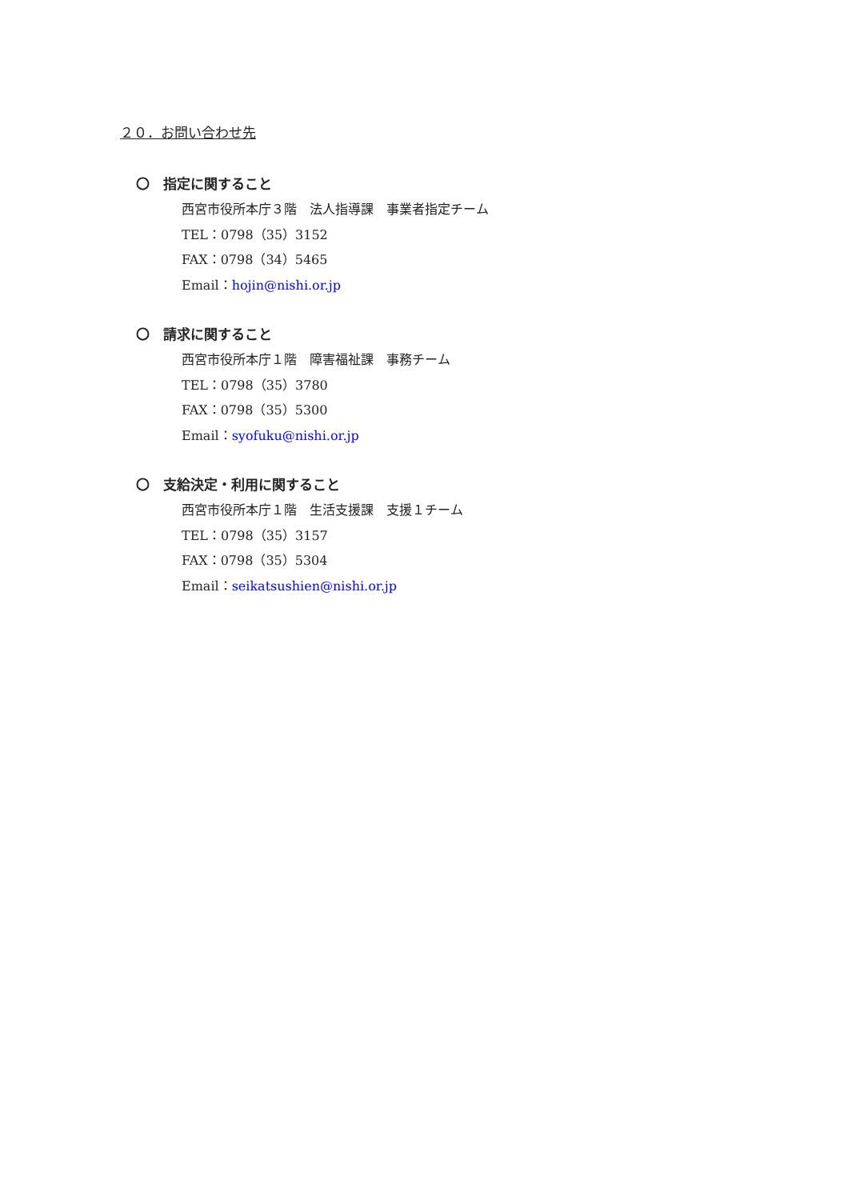２０．お問い合わせ先
〇　指定に関すること
西宮市役所本庁３階　法人指導課　事業者指定チーム
TEL：0798（35）3152
FAX：0798（34）5465
Email：hojin@nishi.or.jp
〇　請求に関すること
西宮市役所本庁１階　障害福祉課　事務チーム
TEL：0798（35）3780
FAX：0798（35）5300
Email：syofuku@nishi.or.jp
〇　支給決定・利用に関すること
西宮市役所本庁１階　生活支援課　支援１チーム
TEL：0798（35）3157
FAX：0798（35）5304
Email：seikatsushien@nishi.or.jp